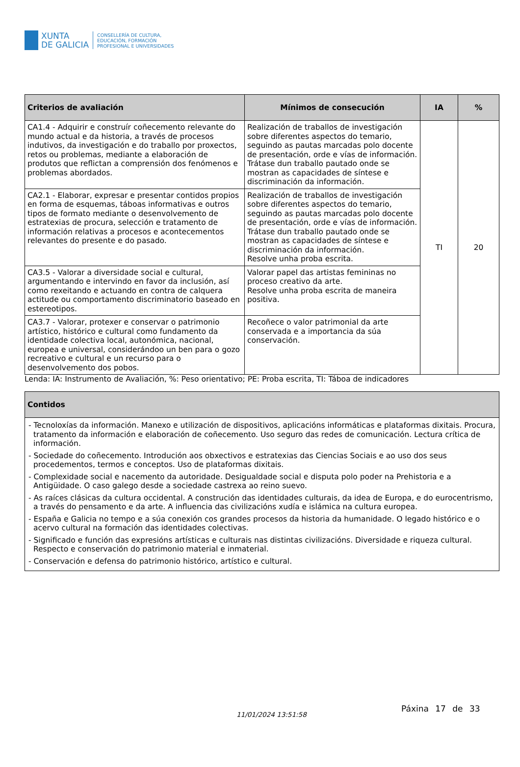XUNTA
DE GALICIA
CONSELLERÍA DE CULTURA,
EDUCACIÓN, FORMACIÓN
PROFESIONAL E UNIVERSIDADES
| Criterios de avaliación | Mínimos de consecución | IA | % |
| --- | --- | --- | --- |
| CA1.4 - Adquirir e construír coñecemento relevante do mundo actual e da historia, a través de procesos indutivos, da investigación e do traballo por proxectos, retos ou problemas, mediante a elaboración de produtos que reflictan a comprensión dos fenómenos e problemas abordados. | Realización de traballos de investigación sobre diferentes aspectos do temario, seguindo as pautas marcadas polo docente de presentación, orde e vías de información. Trátase dun traballo pautado onde se mostran as capacidades de síntese e discriminación da información. | TI | 20 |
| CA2.1 - Elaborar, expresar e presentar contidos propios en forma de esquemas, táboas informativas e outros tipos de formato mediante o desenvolvemento de estratexias de procura, selección e tratamento de información relativas a procesos e acontecementos relevantes do presente e do pasado. | Realización de traballos de investigación sobre diferentes aspectos do temario, seguindo as pautas marcadas polo docente de presentación, orde e vías de información. Trátase dun traballo pautado onde se mostran as capacidades de síntese e discriminación da información. Resolve unha proba escrita. | | |
| CA3.5 - Valorar a diversidade social e cultural, argumentando e intervindo en favor da inclusión, así como rexeitando e actuando en contra de calquera actitude ou comportamento discriminatorio baseado en estereotipos. | Valorar papel das artistas femininas no proceso creativo da arte. Resolve unha proba escrita de maneira positiva. | | |
| CA3.7 - Valorar, protexer e conservar o patrimonio artístico, histórico e cultural como fundamento da identidade colectiva local, autonómica, nacional, europea e universal, considerándoo un ben para o gozo recreativo e cultural e un recurso para o desenvolvemento dos pobos. | Recoñece o valor patrimonial da arte conservada e a importancia da súa conservación. | | |
Lenda: IA: Instrumento de Avaliación, %: Peso orientativo; PE: Proba escrita, TI: Táboa de indicadores
| Contidos |
| --- |
| - Tecnoloxías da información. Manexo e utilización de dispositivos, aplicacións informáticas e plataformas dixitais. Procura, tratamento da información e elaboración de coñecemento. Uso seguro das redes de comunicación. Lectura crítica de información. - Sociedade do coñecemento. Introdución aos obxectivos e estratexias das Ciencias Sociais e ao uso dos seus procedementos, termos e conceptos. Uso de plataformas dixitais. - Complexidade social e nacemento da autoridade. Desigualdade social e disputa polo poder na Prehistoria e a Antigüidade. O caso galego desde a sociedade castrexa ao reino suevo. - As raíces clásicas da cultura occidental. A construción das identidades culturais, da idea de Europa, e do eurocentrismo, a través do pensamento e da arte. A influencia das civilizacións xudía e islámica na cultura europea. - España e Galicia no tempo e a súa conexión cos grandes procesos da historia da humanidade. O legado histórico e o acervo cultural na formación das identidades colectivas. - Significado e función das expresións artísticas e culturais nas distintas civilizacións. Diversidade e riqueza cultural. Respecto e conservación do patrimonio material e inmaterial. - Conservación e defensa do patrimonio histórico, artístico e cultural. |
11/01/2024 13:51:58
Páxina 17 de 33